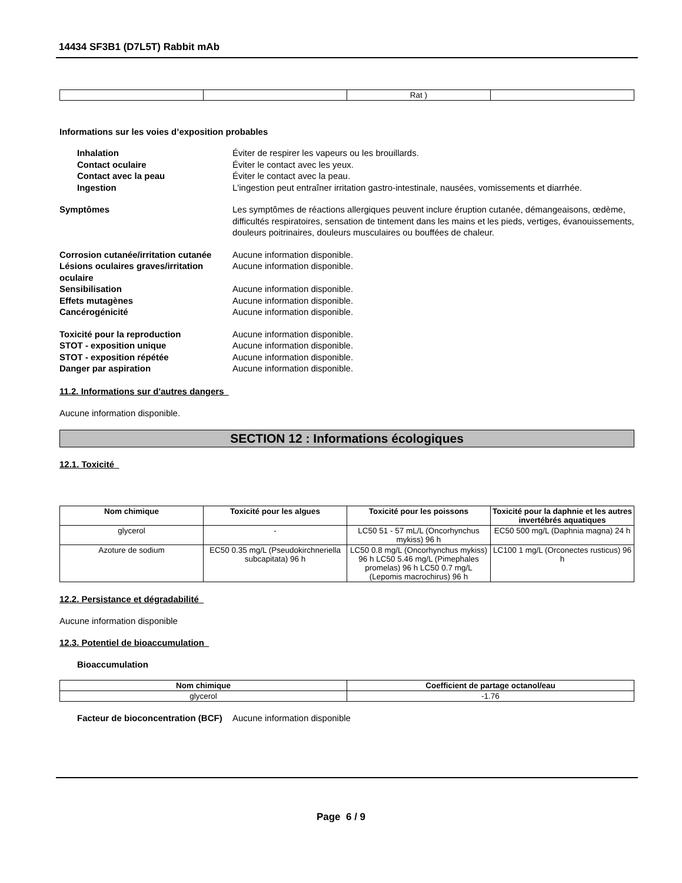14434 SF3B1 (D7L5T) Rabbit mAb
| | | Rat ) | |
Informations sur les voies d’exposition probables
Inhalation Éviter de respirer les vapeurs ou les brouillards.
Contact oculaire Éviter le contact avec les yeux.
Contact avec la peau Éviter le contact avec la peau.
Ingestion L'ingestion peut entraîner irritation gastro-intestinale, nausées, vomissements et diarrhée.
Symptômes Les symptômes de réactions allergiques peuvent inclure éruption cutanée, démangeaisons, œdème, difficultés respiratoires, sensation de tintement dans les mains et les pieds, vertiges, évanouissements, douleurs poitrinaires, douleurs musculaires ou bouffées de chaleur.
Corrosion cutanée/irritation cutanée
Aucune information disponible.
Lésions oculaires graves/irritation oculaire
Aucune information disponible.
Sensibilisation Aucune information disponible.
Effets mutagènes Aucune information disponible.
Cancérogénicité Aucune information disponible.
Toxicité pour la reproduction Aucune information disponible.
STOT - exposition unique Aucune information disponible.
STOT - exposition répétée Aucune information disponible.
Danger par aspiration Aucune information disponible.
11.2. Informations sur d'autres dangers
Aucune information disponible.
SECTION 12 : Informations écologiques
12.1. Toxicité
| Nom chimique | Toxicité pour les algues | Toxicité pour les poissons | Toxicité pour la daphnie et les autres invertébrés aquatiques |
| --- | --- | --- | --- |
| glycerol | - | LC50 51 - 57 mL/L (Oncorhynchus mykiss) 96 h | EC50 500 mg/L (Daphnia magna) 24 h |
| Azoture de sodium | EC50 0.35 mg/L (Pseudokirchneriella subcapitata) 96 h | LC50 0.8 mg/L (Oncorhynchus mykiss) 96 h LC50 5.46 mg/L (Pimephales promelas) 96 h LC50 0.7 mg/L (Lepomis macrochirus) 96 h | LC100 1 mg/L (Orconectes rusticus) 96 h |
12.2. Persistance et dégradabilité
Aucune information disponible
12.3. Potentiel de bioaccumulation
Bioaccumulation
| Nom chimique | Coefficient de partage octanol/eau |
| --- | --- |
| glycerol | -1.76 |
Facteur de bioconcentration (BCF)
Aucune information disponible
Page 6 / 9